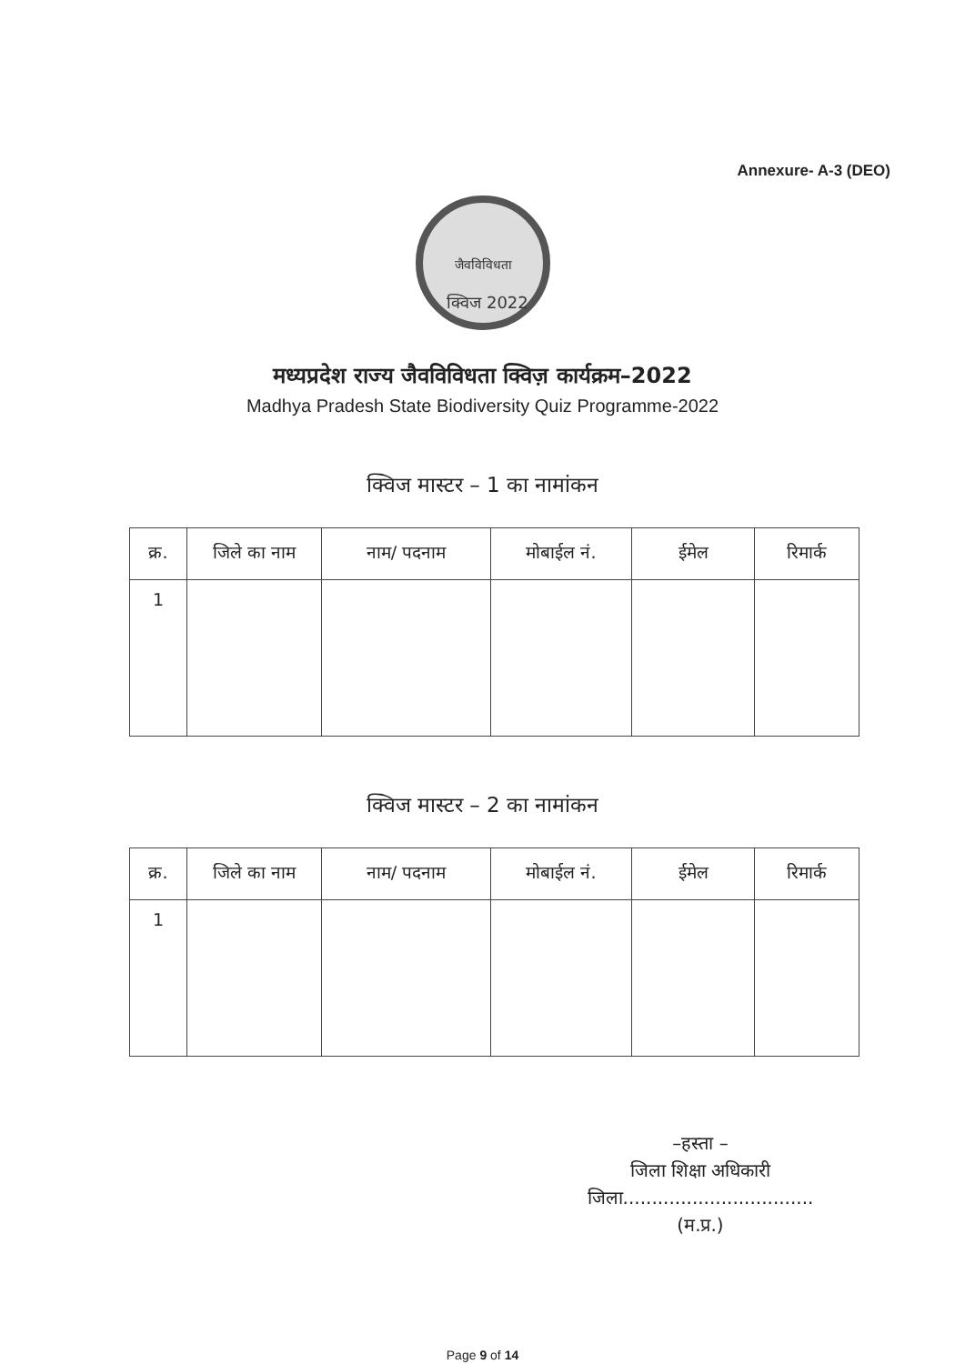Annexure- A-3 (DEO)
जैवविविधता
क्विज 2022
मध्यप्रदेश राज्य जैवविविधता क्विज़ कार्यक्रम–2022
Madhya Pradesh State Biodiversity Quiz Programme-2022
क्विज मास्टर – 1 का नामांकन
| क्र. | जिले का नाम | नाम/ पदनाम | मोबाईल नं. | ईमेल | रिमार्क |
| --- | --- | --- | --- | --- | --- |
| 1 | | | | | |
क्विज मास्टर – 2 का नामांकन
| क्र. | जिले का नाम | नाम/ पदनाम | मोबाईल नं. | ईमेल | रिमार्क |
| --- | --- | --- | --- | --- | --- |
| 1 | | | | | |
–हस्ता –
जिला शिक्षा अधिकारी
जिला.................................(म.प्र.)
Page 9 of 14